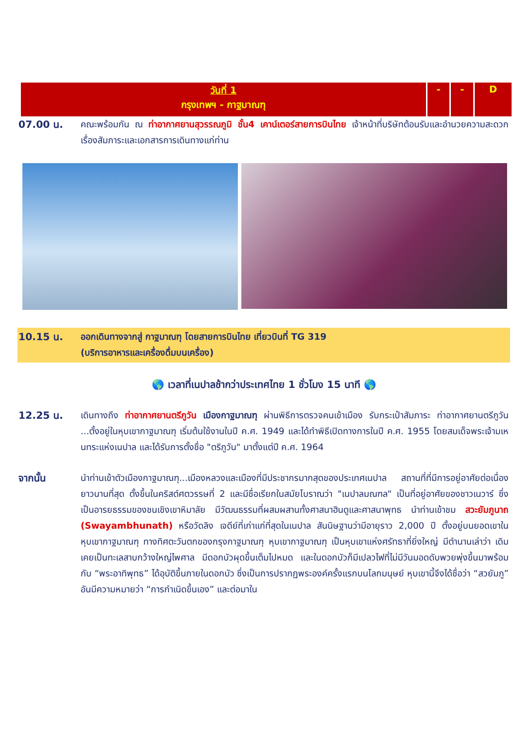| วันที่ 1 กรุงเทพฯ - กาฐมาณฑุ | - | - | D |
07.00 น. คณะพร้อมกัน ณ ท่าอากาศยานสุวรรณภูมิ ชั้น4 เคาน์เตอร์สายการบินไทย เจ้าหน้าที่บริษัทต้อนรับและอำนวยความสะดวกเรื่องสัมภาระและเอกสารการเดินทางแก่ท่าน
10.15 น. ออกเดินทางจากสู่ กาฐมาณฑุ โดยสายการบินไทย เที่ยวบินที่ TG 319
(บริการอาหารและเครื่องดื่มบนเครื่อง)
🌎 เวลาที่เนปาลช้ากว่าประเทศไทย 1 ชั่วโมง 15 นาที 🌎
12.25 น. เดินทางถึง ท่าอากาศยานตรีภูวัน เมืองกาฐมาณฑุ ผ่านพิธีการตรวจคนเข้าเมือง รับกระเป๋าสัมภาระ ท่าอากาศยานตรีภูวัน ...ตั้งอยู่ในหุบเขากาฐมาณฑุ เริ่มต้นใช้งานในปี ค.ศ. 1949 และได้ทำพิธีเปิดทางการในปี ค.ศ. 1955 โดยสมเด็จพระเจ้ามเหนทระแห่งเนปาล และได้รับการตั้งชื่อ "ตริภูวัน" มาตั้งแต่ปี ค.ศ. 1964
จากนั้น นำท่านเข้าตัวเมืองกาฐมาณฑุ...เมืองหลวงและเมืองที่มีประชากรมากสุดของประเทศเนปาล สถานที่ที่มีการอยู่อาศัยต่อเนื่องยาวนานที่สุด ตั้งขึ้นในคริสต์ศตวรรษที่ 2 และมีชื่อเรียกในสมัยโบราณว่า "เนปาลมณฑล" เป็นที่อยู่อาศัยของชาวเนวาร์ ซึ่งเป็นอารยธรรมของชนเชิงเขาหิมาลัย มีวัฒนธรรมที่ผสมผสานทั้งศาสนาฮินดูและศาสนาพุทธ นำท่านเข้าชม สวะยัมภูนาถ (Swayambhunath) หรือวัดลิง เจดีย์ที่เก่าแก่ที่สุดในเนปาล สันนิษฐานว่ามีอายุราว 2,000 ปี ตั้งอยู่บนยอดเขาในหุบเขากาฐมาณฑุ ทางทิศตะวันตกของกรุงกาฐมาณฑุ หุบเขากาฐมาณฑุ เป็นหุบเขาแห่งศรัทธาที่ยิ่งใหญ่ มีตำนานเล่าว่า เดิมเคยเป็นทะเลสาบกว้างใหญ่ไพศาล มีดอกบัวผุดขึ้นเต็มไปหมด และในดอกบัวก็มีเปลวไฟที่ไม่มีวันมอดดับพวยพุ่งขึ้นมาพร้อมกับ “พระอาทิพุทธ” ได้อุบัติขึ้นภายในดอกบัว ซึ่งเป็นการปรากฏพระองค์ครั้งแรกบนโลกมนุษย์ หุบเขานี้จึงได้ชื่อว่า “สวยัมภู” อันมีความหมายว่า “การกำเนิดขึ้นเอง” และต่อมาใน